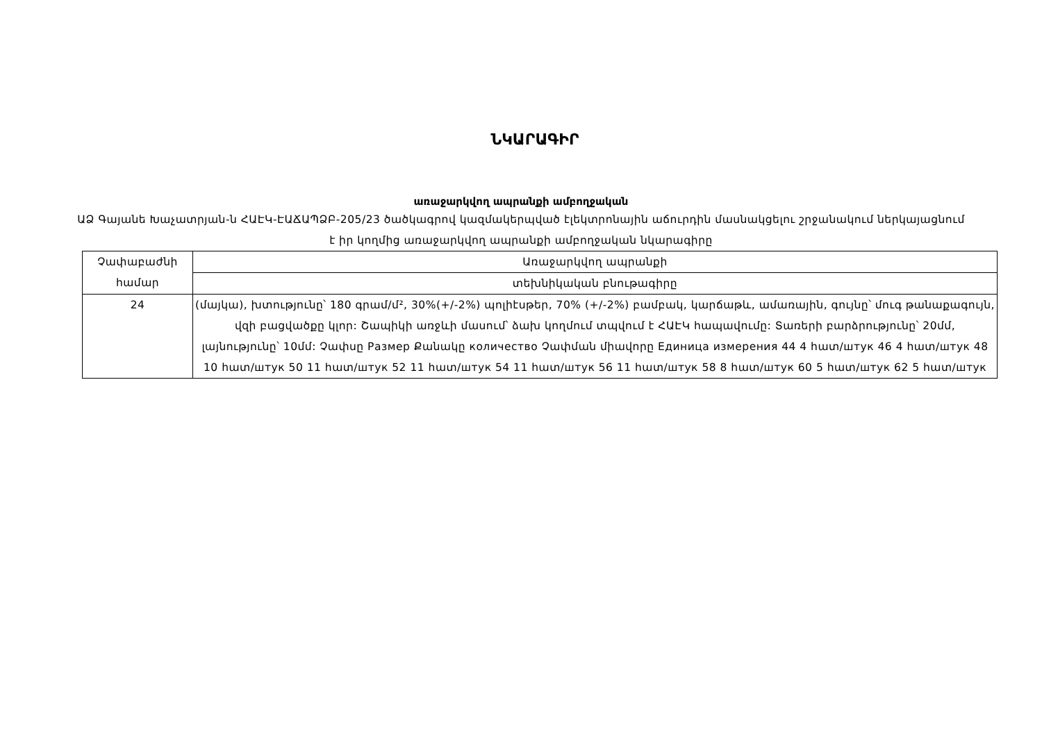ՆԿԱՐԱԳԻՐ
առաջարկվող ապրանքի ամբողջական
ԱՁ Գայանե Խաչատրյան-ն ՀԱԷԿ-ԷԱՃԱՊՁԲ-205/23 ծածկագրով կազմակերպված էլեկտրոնային աճուրդին մասնակցելու շրջանակում ներկայացնում է իր կողմից առաջարկվող ապրանքի ամբողջական նկարագիրը
| Չափաբաժնի համար | Առաջարկվող ապրանքի |
| | տեխնիկական բնութագիրը |
| 24 | (մայկա), խտությունը՝ 180 գրամ/մ², 30%(+/-2%) պոլիէսթեր, 70% (+/-2%) բամբակ, կարճաթև, ամառային, գույնը՝ մուգ թանաքագույն, վզի բացվածքը կլոր: Շապիկի առջևի մասում՝ ձախ կողմում տպվում է ՀԱԷԿ հապավումը: Տառերի բարձրությունը՝ 20մմ, լայնությունը՝ 10մմ: Չափսը Размер Քանակը количество Չափման միավորը Единица измерения 44 4 հատ/штук 46 4 հատ/штук 48 10 հատ/штук 50 11 հատ/штук 52 11 հատ/штук 54 11 հատ/штук 56 11 հատ/штук 58 8 հատ/штук 60 5 հատ/штук 62 5 հատ/штук |